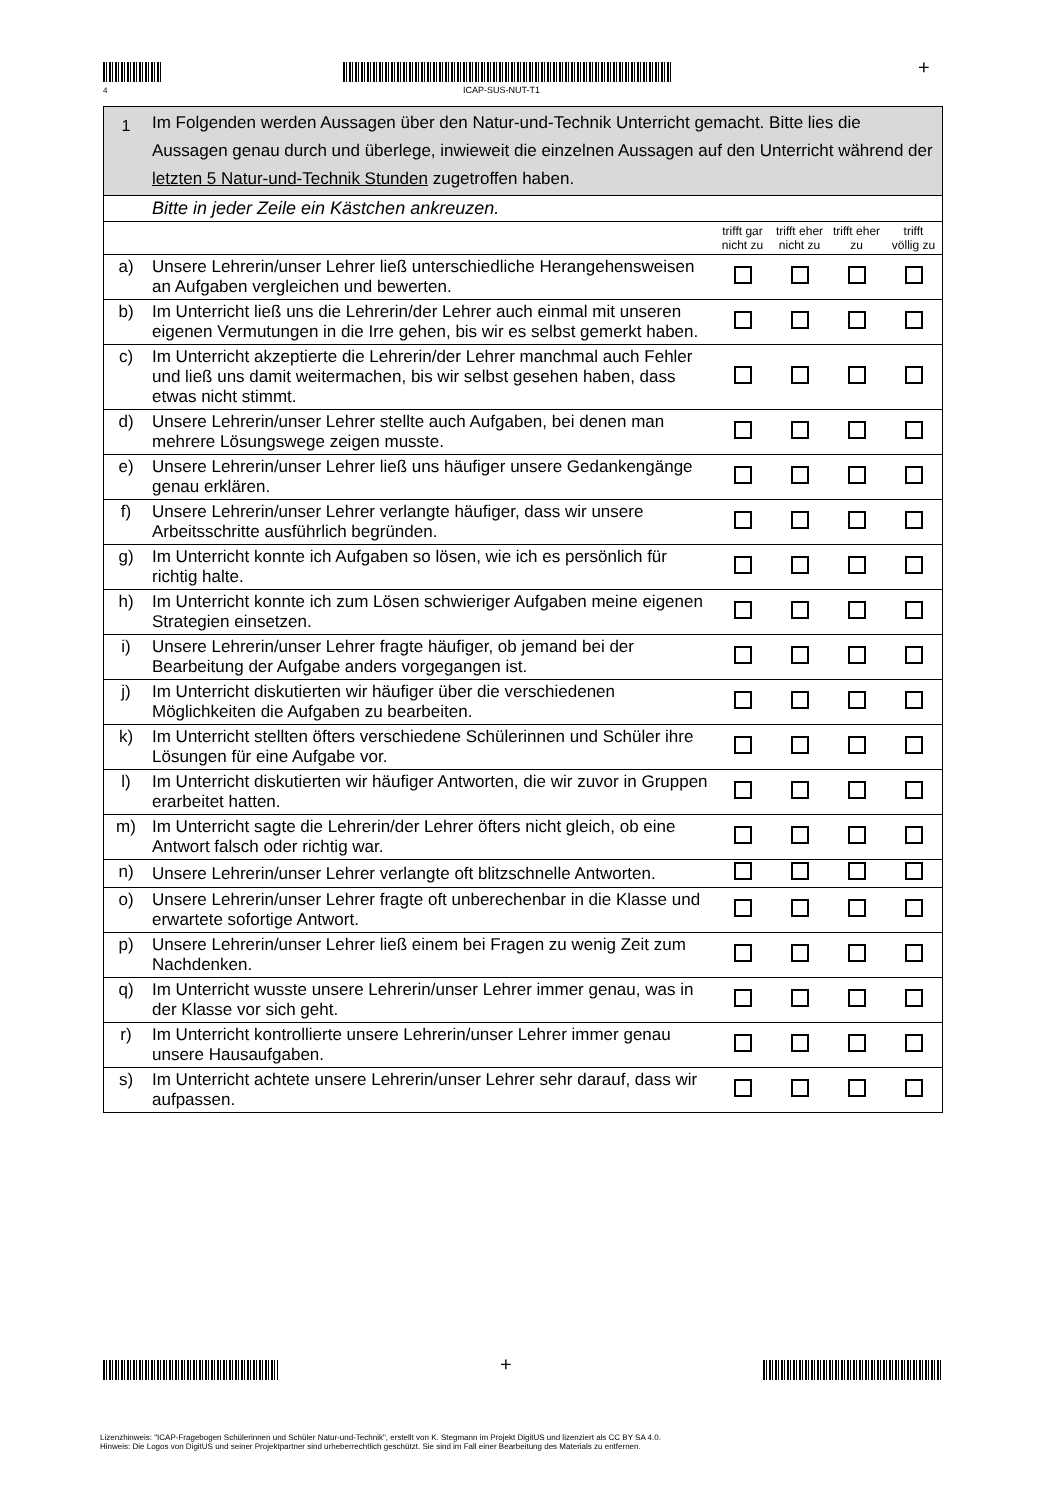4 ICAP-SUS-NUT-T1
+
| 1 | Im Folgenden werden Aussagen über den Natur-und-Technik Unterricht gemacht. Bitte lies die Aussagen genau durch und überlege, inwieweit die einzelnen Aussagen auf den Unterricht während der letzten 5 Natur-und-Technik Stunden zugetroffen haben. | | | | |
| | Bitte in jeder Zeile ein Kästchen ankreuzen. | | | | |
| | | trifft gar nicht zu | trifft eher nicht zu | trifft eher zu | trifft völlig zu |
| a) | Unsere Lehrerin/unser Lehrer ließ unterschiedliche Herangehensweisen an Aufgaben vergleichen und bewerten. | | | | |
| b) | Im Unterricht ließ uns die Lehrerin/der Lehrer auch einmal mit unseren eigenen Vermutungen in die Irre gehen, bis wir es selbst gemerkt haben. | | | | |
| c) | Im Unterricht akzeptierte die Lehrerin/der Lehrer manchmal auch Fehler und ließ uns damit weitermachen, bis wir selbst gesehen haben, dass etwas nicht stimmt. | | | | |
| d) | Unsere Lehrerin/unser Lehrer stellte auch Aufgaben, bei denen man mehrere Lösungswege zeigen musste. | | | | |
| e) | Unsere Lehrerin/unser Lehrer ließ uns häufiger unsere Gedankengänge genau erklären. | | | | |
| f) | Unsere Lehrerin/unser Lehrer verlangte häufiger, dass wir unsere Arbeitsschritte ausführlich begründen. | | | | |
| g) | Im Unterricht konnte ich Aufgaben so lösen, wie ich es persönlich für richtig halte. | | | | |
| h) | Im Unterricht konnte ich zum Lösen schwieriger Aufgaben meine eigenen Strategien einsetzen. | | | | |
| i) | Unsere Lehrerin/unser Lehrer fragte häufiger, ob jemand bei der Bearbeitung der Aufgabe anders vorgegangen ist. | | | | |
| j) | Im Unterricht diskutierten wir häufiger über die verschiedenen Möglichkeiten die Aufgaben zu bearbeiten. | | | | |
| k) | Im Unterricht stellten öfters verschiedene Schülerinnen und Schüler ihre Lösungen für eine Aufgabe vor. | | | | |
| l) | Im Unterricht diskutierten wir häufiger Antworten, die wir zuvor in Gruppen erarbeitet hatten. | | | | |
| m) | Im Unterricht sagte die Lehrerin/der Lehrer öfters nicht gleich, ob eine Antwort falsch oder richtig war. | | | | |
| n) | Unsere Lehrerin/unser Lehrer verlangte oft blitzschnelle Antworten. | | | | |
| o) | Unsere Lehrerin/unser Lehrer fragte oft unberechenbar in die Klasse und erwartete sofortige Antwort. | | | | |
| p) | Unsere Lehrerin/unser Lehrer ließ einem bei Fragen zu wenig Zeit zum Nachdenken. | | | | |
| q) | Im Unterricht wusste unsere Lehrerin/unser Lehrer immer genau, was in der Klasse vor sich geht. | | | | |
| r) | Im Unterricht kontrollierte unsere Lehrerin/unser Lehrer immer genau unsere Hausaufgaben. | | | | |
| s) | Im Unterricht achtete unsere Lehrerin/unser Lehrer sehr darauf, dass wir aufpassen. | | | | |
+
Lizenzhinweis: "ICAP-Fragebogen Schülerinnen und Schüler Natur-und-Technik", erstellt von K. Stegmann im Projekt DigitUS und lizenziert als CC BY SA 4.0.
Hinweis: Die Logos von DigitUS und seiner Projektpartner sind urheberrechtlich geschützt. Sie sind im Fall einer Bearbeitung des Materials zu entfernen.